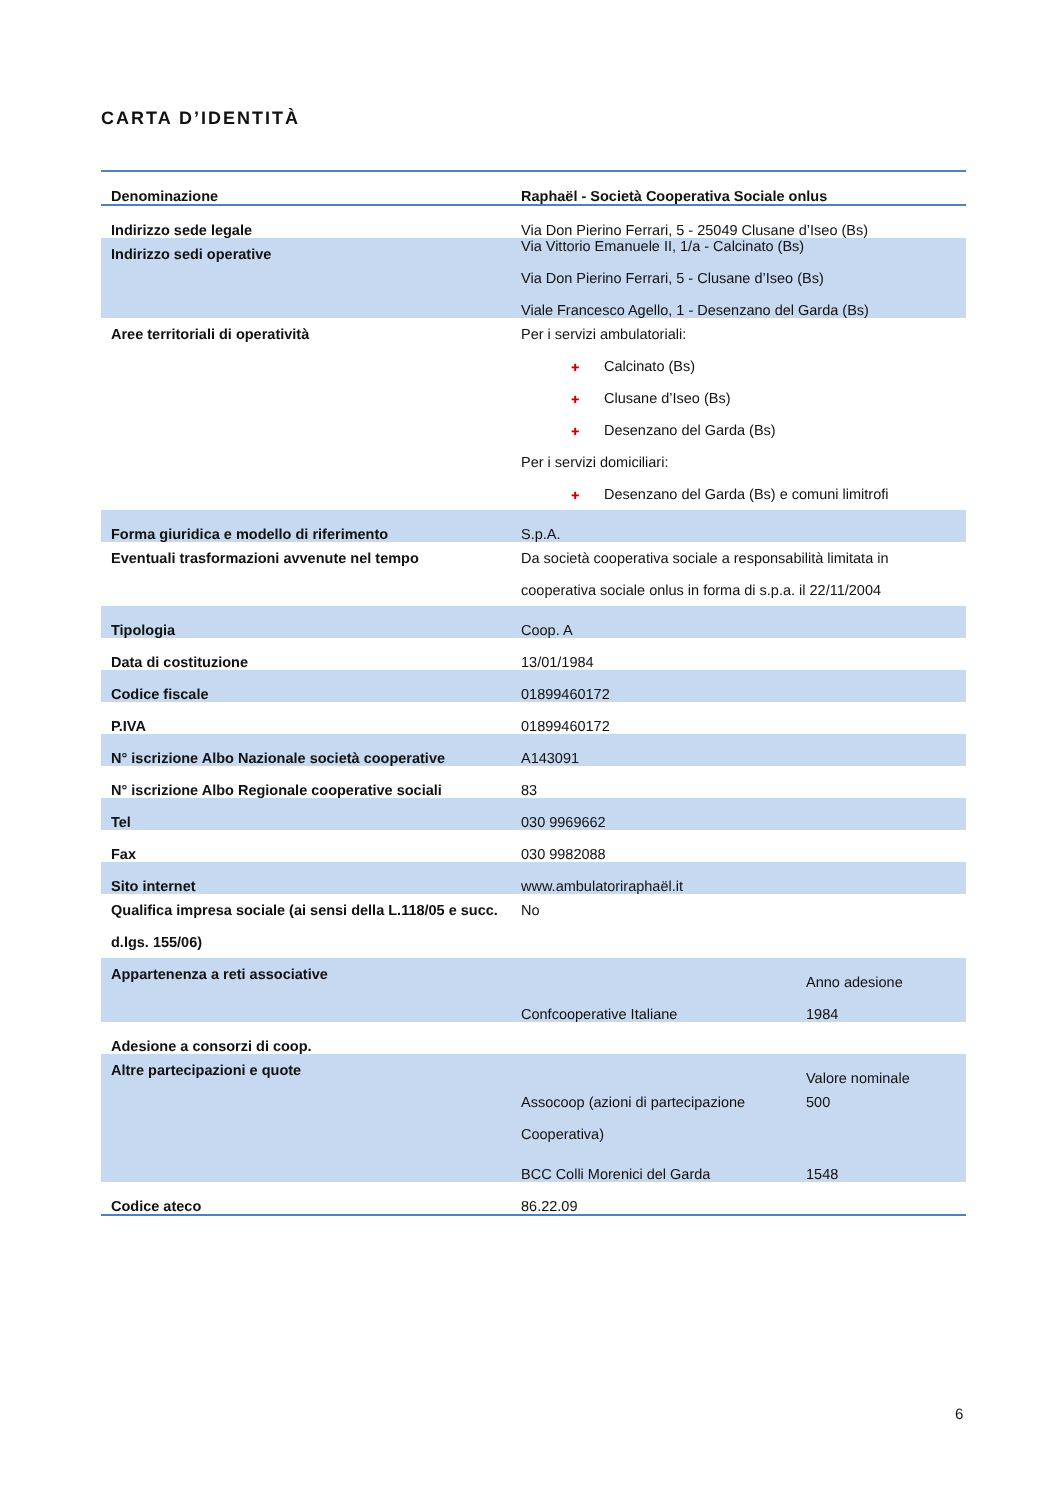CARTA D’IDENTITÀ
| Denominazione | Raphaël - Società Cooperativa Sociale onlus |
| --- | --- |
| Indirizzo sede legale | Via Don Pierino Ferrari, 5 - 25049 Clusane d’Iseo (Bs) |
| Indirizzo sedi operative | Via Vittorio Emanuele II, 1/a - Calcinato (Bs) Via Don Pierino Ferrari, 5 - Clusane d’Iseo (Bs) Viale Francesco Agello, 1 - Desenzano del Garda (Bs) |
| Aree territoriali di operatività | Per i servizi ambulatoriali: ✚ Calcinato (Bs) ✚ Clusane d’Iseo (Bs) ✚ Desenzano del Garda (Bs) Per i servizi domiciliari: ✚ Desenzano del Garda (Bs) e comuni limitrofi |
| Forma giuridica e modello di riferimento | S.p.A. |
| Eventuali trasformazioni avvenute nel tempo | Da società cooperativa sociale a responsabilità limitata in cooperativa sociale onlus in forma di s.p.a. il 22/11/2004 |
| Tipologia | Coop. A |
| Data di costituzione | 13/01/1984 |
| Codice fiscale | 01899460172 |
| P.IVA | 01899460172 |
| N° iscrizione Albo Nazionale società cooperative | A143091 |
| N° iscrizione Albo Regionale cooperative sociali | 83 |
| Tel | 030 9969662 |
| Fax | 030 9982088 |
| Sito internet | www.ambulatoriraphaël.it |
| Qualifica impresa sociale (ai sensi della L.118/05 e succ. d.lgs. 155/06) | No |
| Appartenenza a reti associative | / / Anno adesione / / Confcooperative Italiane / 1984 / |
| Adesione a consorzi di coop. | |
| Altre partecipazioni e quote | / / Valore nominale / / Assocoop (azioni di partecipazione Cooperativa) / 500 / / BCC Colli Morenici del Garda / 1548 / |
| Codice ateco | 86.22.09 |
6